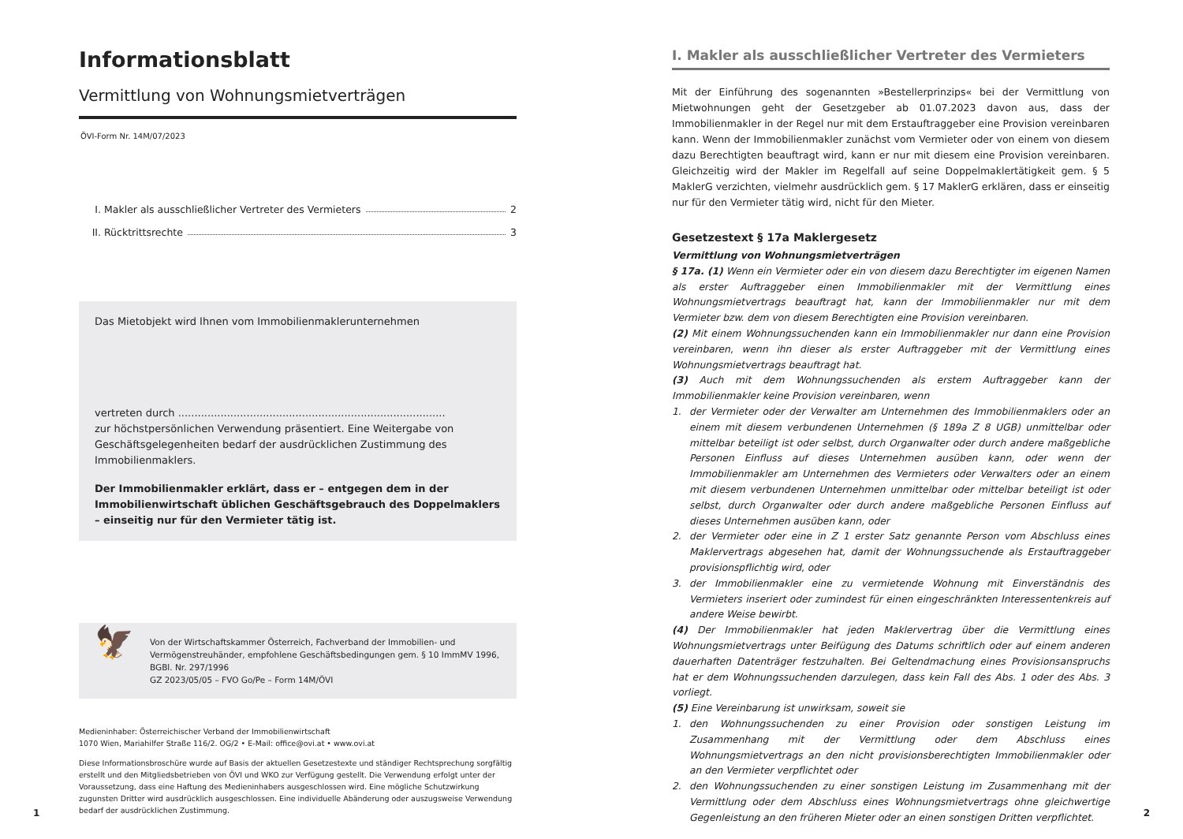Informationsblatt
Vermittlung von Wohnungsmietverträgen
ÖVI-Form Nr. 14M/07/2023
I. Makler als ausschließlicher Vertreter des Vermieters 2
II. Rücktrittsrechte 3
Das Mietobjekt wird Ihnen vom Immobilienmaklerunternehmen
vertreten durch ..................................................................................
zur höchstpersönlichen Verwendung präsentiert. Eine Weitergabe von Geschäfts­gelegenheiten bedarf der ausdrücklichen Zustimmung des Immobilienmaklers.
Der Immobilienmakler erklärt, dass er – entgegen dem in der Immobilienwirtschaft üblichen Geschäftsgebrauch des Doppelmaklers – einseitig nur für den Vermieter tätig ist.
🦅
Von der Wirtschaftskammer Österreich, Fachverband der Immobilien- und Vermögenstreuhänder, empfohlene Geschäftsbedingungen gem. § 10 ImmMV 1996, BGBl. Nr. 297/1996
GZ 2023/05/05 – FVO Go/Pe – Form 14M/ÖVI
Medieninhaber: Österreichischer Verband der Immobilienwirtschaft
1070 Wien, Mariahilfer Straße 116/2. OG/2 • E-Mail: office@ovi.at • www.ovi.at
Diese Informationsbroschüre wurde auf Basis der aktuellen Gesetzestexte und ständiger Rechtsprechung sorgfältig erstellt und den Mitgliedsbetrieben von ÖVI und WKO zur Verfügung gestellt. Die Verwendung erfolgt unter der Voraussetzung, dass eine Haftung des Medieninhabers ausgeschlossen wird. Eine mögliche Schutzwirkung zugunsten Dritter wird ausdrücklich ausgeschlossen. Eine individuelle Abänderung oder auszugsweise Verwendung bedarf der ausdrücklichen Zustimmung.
1
I. Makler als ausschließlicher Vertreter des Vermieters
Mit der Einführung des sogenannten »Bestellerprinzips« bei der Vermittlung von Mietwohnungen geht der Gesetzgeber ab 01.07.2023 davon aus, dass der Immobilienmakler in der Regel nur mit dem Erstauftraggeber eine Provision vereinbaren kann. Wenn der Immobilienmakler zunächst vom Vermieter oder von einem von diesem dazu Berechtigten beauftragt wird, kann er nur mit diesem eine Provision vereinbaren. Gleichzeitig wird der Makler im Regelfall auf seine Doppelmaklertätigkeit gem. § 5 MaklerG verzichten, vielmehr ausdrücklich gem. § 17 MaklerG erklären, dass er einseitig nur für den Vermieter tätig wird, nicht für den Mieter.
Gesetzestext § 17a Maklergesetz
Vermittlung von Wohnungsmietverträgen
§ 17a. (1) Wenn ein Vermieter oder ein von diesem dazu Berechtigter im eigenen Namen als erster Auftraggeber einen Immobilienmakler mit der Vermittlung eines Wohnungsmietvertrags beauftragt hat, kann der Immobilienmakler nur mit dem Vermieter bzw. dem von diesem Berechtigten eine Provision vereinbaren.
(2) Mit einem Wohnungssuchenden kann ein Immobilienmakler nur dann eine Provision vereinbaren, wenn ihn dieser als erster Auftraggeber mit der Vermittlung eines Wohnungsmietvertrags beauftragt hat.
(3) Auch mit dem Wohnungssuchenden als erstem Auftraggeber kann der Immobilienmakler keine Provision vereinbaren, wenn
1. der Vermieter oder der Verwalter am Unternehmen des Immobilienmaklers oder an einem mit diesem verbundenen Unternehmen (§ 189a Z 8 UGB) unmittelbar oder mittelbar beteiligt ist oder selbst, durch Organwalter oder durch andere maßgebliche Personen Einfluss auf dieses Unternehmen ausüben kann, oder wenn der Immobilienmakler am Unternehmen des Vermieters oder Verwalters oder an einem mit diesem verbundenen Unternehmen unmittelbar oder mittelbar beteiligt ist oder selbst, durch Organwalter oder durch andere maßgebliche Personen Einfluss auf dieses Unternehmen ausüben kann, oder
2. der Vermieter oder eine in Z 1 erster Satz genannte Person vom Abschluss eines Maklervertrags abgesehen hat, damit der Wohnungssuchende als Erstauftraggeber provisionspflichtig wird, oder
3. der Immobilienmakler eine zu vermietende Wohnung mit Einverständnis des Vermieters inseriert oder zumindest für einen eingeschränkten Interessentenkreis auf andere Weise bewirbt.
(4) Der Immobilienmakler hat jeden Maklervertrag über die Vermittlung eines Wohnungsmietvertrags unter Beifügung des Datums schriftlich oder auf einem anderen dauerhaften Datenträger festzuhalten. Bei Geltendmachung eines Provisionsanspruchs hat er dem Wohnungssuchenden darzulegen, dass kein Fall des Abs. 1 oder des Abs. 3 vorliegt.
(5) Eine Vereinbarung ist unwirksam, soweit sie
1. den Wohnungssuchenden zu einer Provision oder sonstigen Leistung im Zusammenhang mit der Vermittlung oder dem Abschluss eines Wohnungsmietvertrags an den nicht provisionsberechtigten Immobilienmakler oder an den Vermieter verpflichtet oder
2. den Wohnungssuchenden zu einer sonstigen Leistung im Zusammenhang mit der Vermittlung oder dem Abschluss eines Wohnungsmietvertrags ohne gleichwertige Gegenleistung an den früheren Mieter oder an einen sonstigen Dritten verpflichtet.
2